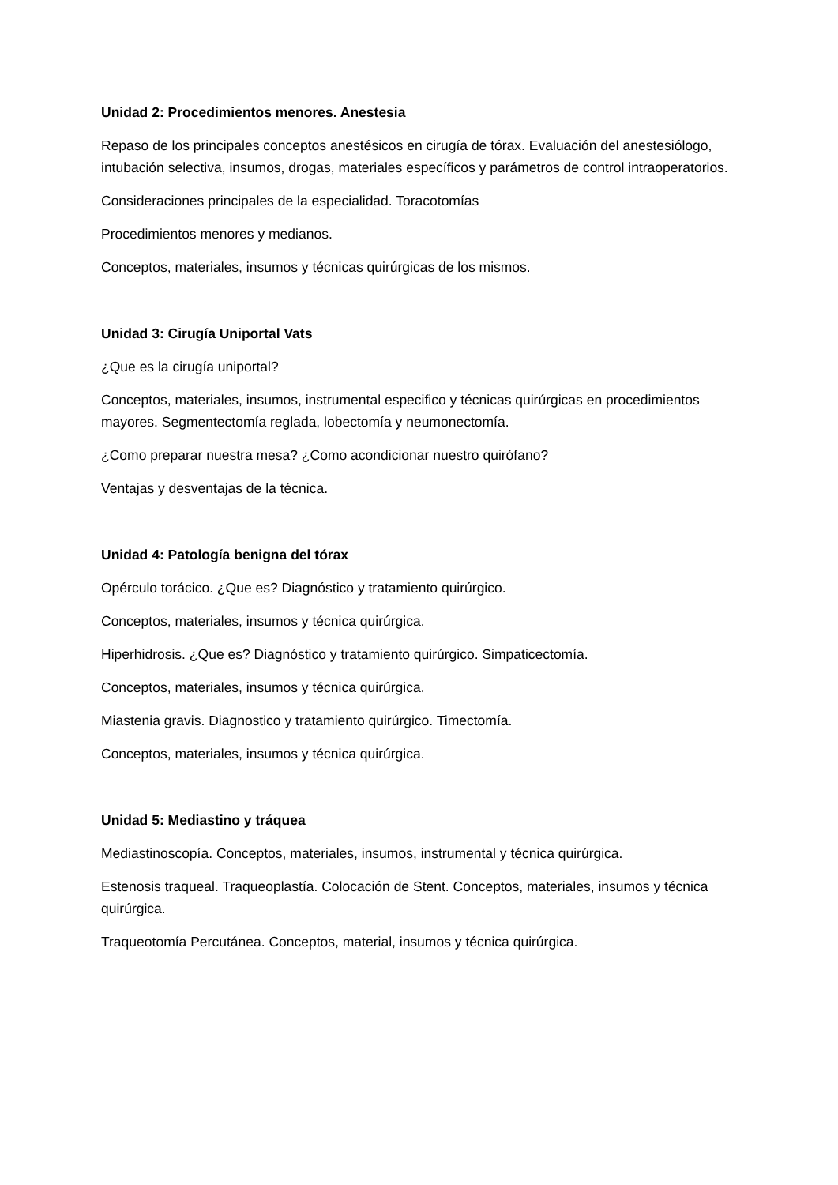Unidad 2: Procedimientos menores. Anestesia
Repaso de los principales conceptos anestésicos en cirugía de tórax. Evaluación del anestesiólogo, intubación selectiva, insumos, drogas, materiales específicos y parámetros de control intraoperatorios.
Consideraciones principales de la especialidad. Toracotomías
Procedimientos menores y medianos.
Conceptos, materiales, insumos y técnicas quirúrgicas de los mismos.
Unidad 3: Cirugía Uniportal Vats
¿Que es la cirugía uniportal?
Conceptos, materiales, insumos, instrumental especifico y técnicas quirúrgicas en procedimientos mayores. Segmentectomía reglada, lobectomía y neumonectomía.
¿Como preparar nuestra mesa? ¿Como acondicionar nuestro quirófano?
Ventajas y desventajas de la técnica.
Unidad 4: Patología benigna del tórax
Opérculo torácico. ¿Que es? Diagnóstico y tratamiento quirúrgico.
Conceptos, materiales, insumos y técnica quirúrgica.
Hiperhidrosis. ¿Que es? Diagnóstico y tratamiento quirúrgico. Simpaticectomía.
Conceptos, materiales, insumos y técnica quirúrgica.
Miastenia gravis. Diagnostico y tratamiento quirúrgico. Timectomía.
Conceptos, materiales, insumos y técnica quirúrgica.
Unidad 5: Mediastino y tráquea
Mediastinoscopía. Conceptos, materiales, insumos, instrumental y técnica quirúrgica.
Estenosis traqueal. Traqueoplastía. Colocación de Stent. Conceptos, materiales, insumos y técnica quirúrgica.
Traqueotomía Percutánea. Conceptos, material, insumos y técnica quirúrgica.